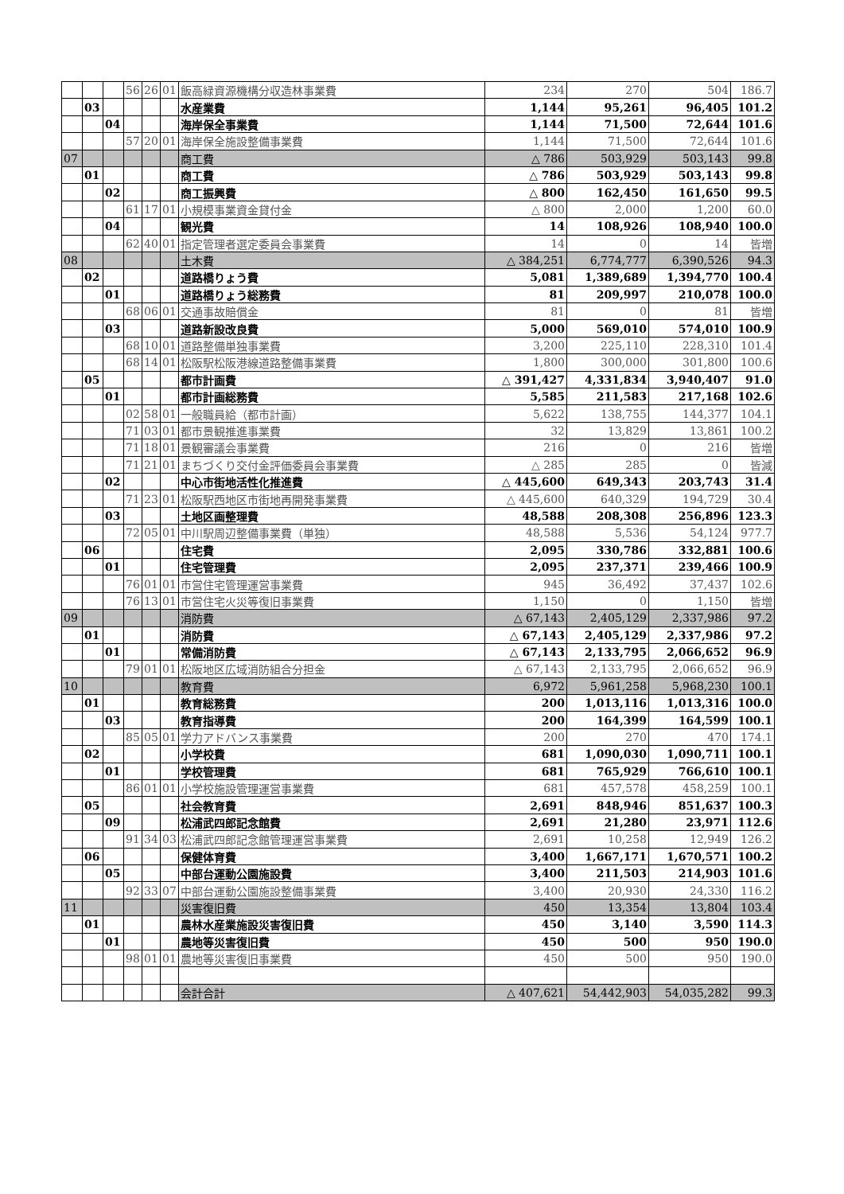| | | | 56 | 26 | 01 | 飯高緑資源機構分収造林事業費 | 234 | 270 | 504 | 186.7 |
| | 03 | | | | | 水産業費 | 1,144 | 95,261 | 96,405 | 101.2 |
| | | 04 | | | | 海岸保全事業費 | 1,144 | 71,500 | 72,644 | 101.6 |
| | | | 57 | 20 | 01 | 海岸保全施設整備事業費 | 1,144 | 71,500 | 72,644 | 101.6 |
| 07 | | | | | | 商工費 | △ 786 | 503,929 | 503,143 | 99.8 |
| | 01 | | | | | 商工費 | △ 786 | 503,929 | 503,143 | 99.8 |
| | | 02 | | | | 商工振興費 | △ 800 | 162,450 | 161,650 | 99.5 |
| | | | 61 | 17 | 01 | 小規模事業資金貸付金 | △ 800 | 2,000 | 1,200 | 60.0 |
| | | 04 | | | | 観光費 | 14 | 108,926 | 108,940 | 100.0 |
| | | | 62 | 40 | 01 | 指定管理者選定委員会事業費 | 14 | 0 | 14 | 皆増 |
| 08 | | | | | | 土木費 | △ 384,251 | 6,774,777 | 6,390,526 | 94.3 |
| | 02 | | | | | 道路橋りょう費 | 5,081 | 1,389,689 | 1,394,770 | 100.4 |
| | | 01 | | | | 道路橋りょう総務費 | 81 | 209,997 | 210,078 | 100.0 |
| | | | 68 | 06 | 01 | 交通事故賠償金 | 81 | 0 | 81 | 皆増 |
| | | 03 | | | | 道路新設改良費 | 5,000 | 569,010 | 574,010 | 100.9 |
| | | | 68 | 10 | 01 | 道路整備単独事業費 | 3,200 | 225,110 | 228,310 | 101.4 |
| | | | 68 | 14 | 01 | 松阪駅松阪港線道路整備事業費 | 1,800 | 300,000 | 301,800 | 100.6 |
| | 05 | | | | | 都市計画費 | △ 391,427 | 4,331,834 | 3,940,407 | 91.0 |
| | | 01 | | | | 都市計画総務費 | 5,585 | 211,583 | 217,168 | 102.6 |
| | | | 02 | 58 | 01 | 一般職員給（都市計画） | 5,622 | 138,755 | 144,377 | 104.1 |
| | | | 71 | 03 | 01 | 都市景観推進事業費 | 32 | 13,829 | 13,861 | 100.2 |
| | | | 71 | 18 | 01 | 景観審議会事業費 | 216 | 0 | 216 | 皆増 |
| | | | 71 | 21 | 01 | まちづくり交付金評価委員会事業費 | △ 285 | 285 | 0 | 皆減 |
| | | 02 | | | | 中心市街地活性化推進費 | △ 445,600 | 649,343 | 203,743 | 31.4 |
| | | | 71 | 23 | 01 | 松阪駅西地区市街地再開発事業費 | △ 445,600 | 640,329 | 194,729 | 30.4 |
| | | 03 | | | | 土地区画整理費 | 48,588 | 208,308 | 256,896 | 123.3 |
| | | | 72 | 05 | 01 | 中川駅周辺整備事業費（単独） | 48,588 | 5,536 | 54,124 | 977.7 |
| | 06 | | | | | 住宅費 | 2,095 | 330,786 | 332,881 | 100.6 |
| | | 01 | | | | 住宅管理費 | 2,095 | 237,371 | 239,466 | 100.9 |
| | | | 76 | 01 | 01 | 市営住宅管理運営事業費 | 945 | 36,492 | 37,437 | 102.6 |
| | | | 76 | 13 | 01 | 市営住宅火災等復旧事業費 | 1,150 | 0 | 1,150 | 皆増 |
| 09 | | | | | | 消防費 | △ 67,143 | 2,405,129 | 2,337,986 | 97.2 |
| | 01 | | | | | 消防費 | △ 67,143 | 2,405,129 | 2,337,986 | 97.2 |
| | | 01 | | | | 常備消防費 | △ 67,143 | 2,133,795 | 2,066,652 | 96.9 |
| | | | 79 | 01 | 01 | 松阪地区広域消防組合分担金 | △ 67,143 | 2,133,795 | 2,066,652 | 96.9 |
| 10 | | | | | | 教育費 | 6,972 | 5,961,258 | 5,968,230 | 100.1 |
| | 01 | | | | | 教育総務費 | 200 | 1,013,116 | 1,013,316 | 100.0 |
| | | 03 | | | | 教育指導費 | 200 | 164,399 | 164,599 | 100.1 |
| | | | 85 | 05 | 01 | 学力アドバンス事業費 | 200 | 270 | 470 | 174.1 |
| | 02 | | | | | 小学校費 | 681 | 1,090,030 | 1,090,711 | 100.1 |
| | | 01 | | | | 学校管理費 | 681 | 765,929 | 766,610 | 100.1 |
| | | | 86 | 01 | 01 | 小学校施設管理運営事業費 | 681 | 457,578 | 458,259 | 100.1 |
| | 05 | | | | | 社会教育費 | 2,691 | 848,946 | 851,637 | 100.3 |
| | | 09 | | | | 松浦武四郎記念館費 | 2,691 | 21,280 | 23,971 | 112.6 |
| | | | 91 | 34 | 03 | 松浦武四郎記念館管理運営事業費 | 2,691 | 10,258 | 12,949 | 126.2 |
| | 06 | | | | | 保健体育費 | 3,400 | 1,667,171 | 1,670,571 | 100.2 |
| | | 05 | | | | 中部台運動公園施設費 | 3,400 | 211,503 | 214,903 | 101.6 |
| | | | 92 | 33 | 07 | 中部台運動公園施設整備事業費 | 3,400 | 20,930 | 24,330 | 116.2 |
| 11 | | | | | | 災害復旧費 | 450 | 13,354 | 13,804 | 103.4 |
| | 01 | | | | | 農林水産業施設災害復旧費 | 450 | 3,140 | 3,590 | 114.3 |
| | | 01 | | | | 農地等災害復旧費 | 450 | 500 | 950 | 190.0 |
| | | | 98 | 01 | 01 | 農地等災害復旧事業費 | 450 | 500 | 950 | 190.0 |
| | | | | | | 会計合計 | △ 407,621 | 54,442,903 | 54,035,282 | 99.3 |